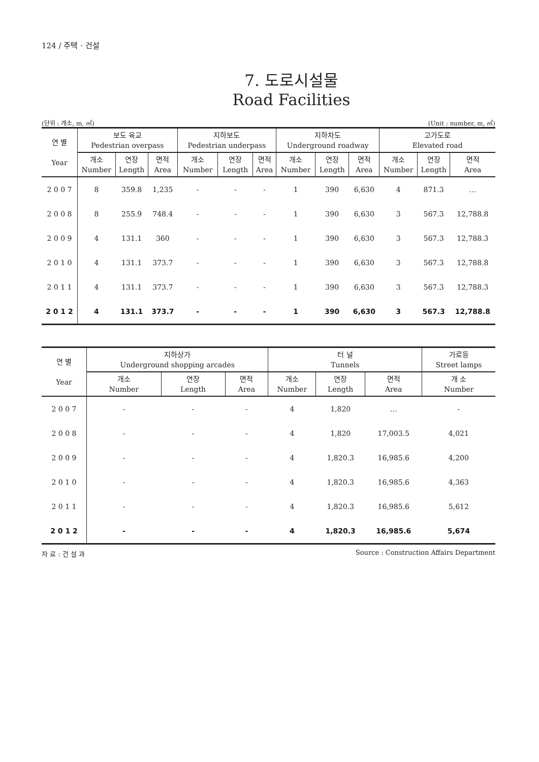124 / 주택 · 건설
7. 도로시설물
Road Facilities
(단위 : 개소, m, ㎡) (Unit : number, m, ㎡)
| 연 별 Year | 보도 육교 Pedestrian overpass | | | 지하보도 Pedestrian underpass | | | 지하차도 Underground roadway | | | 고가도로 Elevated road | | |
| --- | --- | --- | --- | --- | --- | --- | --- | --- | --- | --- | --- | --- |
| | 개소 Number | 연장 Length | 면적 Area | 개소 Number | 연장 Length | 면적 Area | 개소 Number | 연장 Length | 면적 Area | 개소 Number | 연장 Length | 면적 Area |
| 2 0 0 7 | 8 | 359.8 | 1,235 | - | - | - | 1 | 390 | 6,630 | 4 | 871.3 | … |
| 2 0 0 8 | 8 | 255.9 | 748.4 | - | - | - | 1 | 390 | 6,630 | 3 | 567.3 | 12,788.8 |
| 2 0 0 9 | 4 | 131.1 | 360 | - | - | - | 1 | 390 | 6,630 | 3 | 567.3 | 12,788.3 |
| 2 0 1 0 | 4 | 131.1 | 373.7 | - | - | - | 1 | 390 | 6,630 | 3 | 567.3 | 12,788.8 |
| 2 0 1 1 | 4 | 131.1 | 373.7 | - | - | - | 1 | 390 | 6,630 | 3 | 567.3 | 12,788.3 |
| 2 0 1 2 | 4 | 131.1 | 373.7 | - | - | - | 1 | 390 | 6,630 | 3 | 567.3 | 12,788.8 |
| 연 별 Year | 지하상가 Underground shopping arcades | | | 터 널 Tunnels | | | 가로등 Street lamps |
| --- | --- | --- | --- | --- | --- | --- | --- |
| | 개소 Number | 연장 Length | 면적 Area | 개소 Number | 연장 Length | 면적 Area | 개 소 Number |
| 2 0 0 7 | - | - | - | 4 | 1,820 | … | - |
| 2 0 0 8 | - | - | - | 4 | 1,820 | 17,003.5 | 4,021 |
| 2 0 0 9 | - | - | - | 4 | 1,820.3 | 16,985.6 | 4,200 |
| 2 0 1 0 | - | - | - | 4 | 1,820.3 | 16,985.6 | 4,363 |
| 2 0 1 1 | - | - | - | 4 | 1,820.3 | 16,985.6 | 5,612 |
| 2 0 1 2 | - | - | - | 4 | 1,820.3 | 16,985.6 | 5,674 |
자 료 : 건 설 과 Source : Construction Affairs Department